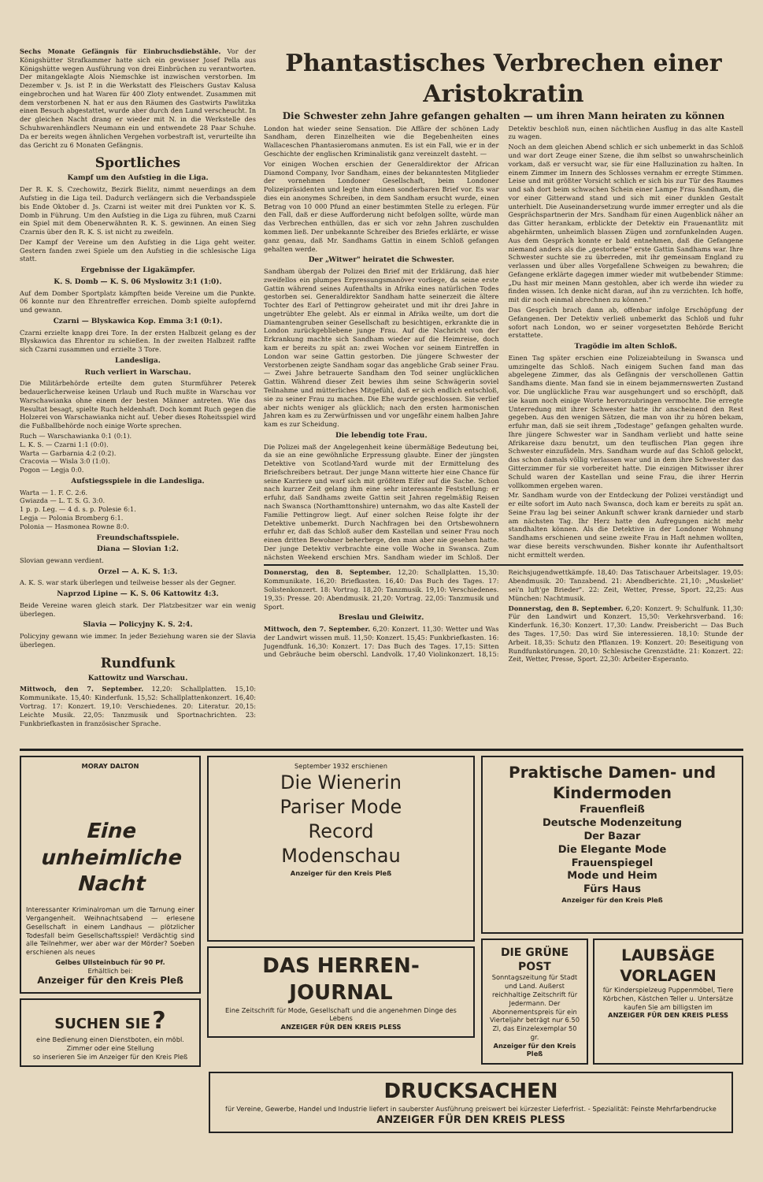Sechs Monate Gefängnis für Einbruchsdiebstähle. Vor der Königshütter Strafkammer hatte sich ein gewisser Josef Pella aus Königshütte wegen Ausführung von drei Einbrüchen zu verantworten. Der mitangeklagte Alois Niemschke ist inzwischen verstorben. Im Dezember v. Js. ist P. in die Werkstatt des Fleischers Gustav Kalusa eingebrochen und hat Waren für 400 Zloty entwendet. Zusammen mit dem verstorbenen N. hat er aus den Räumen des Gastwirts Pawlitzka einen Besuch abgestattet, wurde aber durch den Lund verscheucht. In der gleichen Nacht drang er wieder mit N. in die Werkstelle des Schuhwarenhändlers Neumann ein und entwendete 28 Paar Schuhe. Da er bereits wegen ähnlichen Vergehen vorbestraft ist, verurteilte ihn das Gericht zu 6 Monaten Gefängnis.
Sportliches
Kampf um den Aufstieg in die Liga.
Der R. K. S. Czechowitz, Bezirk Bielitz, nimmt neuerdings an dem Aufstieg in die Liga teil. Dadurch verlängern sich die Verbandsspiele bis Ende Oktober d. Js. Czarni ist weiter mit drei Punkten vor K. S. Domb in Führung. Um den Aufstieg in die Liga zu führen, muß Czarni ein Spiel mit dem Obenerwähnten R. K. S. gewinnen. An einen Sieg Czarnis über den R. K. S. ist nicht zu zweifeln.
Der Kampf der Vereine um den Aufstieg in die Liga geht weiter. Gestern fanden zwei Spiele um den Aufstieg in die schlesische Liga statt.
Ergebnisse der Ligakämpfer.
K. S. Domb — K. S. 06 Myslowitz 3:1 (1:0).
Auf dem Domber Sportplatz kämpften beide Vereine um die Punkte. 06 konnte nur den Ehrentreffer erreichen. Domb spielte aufopfernd und gewann.
Czarni — Blyskawica Kop. Emma 3:1 (0:1).
Czarni erzielte knapp drei Tore. In der ersten Halbzeit gelang es der Blyskawica das Ehrentor zu schießen. In der zweiten Halbzeit raffte sich Czarni zusammen und erzielte 3 Tore.
Landesliga.
Ruch verliert in Warschau.
Die Militärbehörde erteilte dem guten Sturmführer Peterek bedauerlicherweise keinen Urlaub und Ruch mußte in Warschau vor Warschawianka ohne einem der besten Männer antreten. Wie das Resultat besagt, spielte Ruch heldenhaft. Doch kommt Ruch gegen die Holzerei von Warschawianka nicht auf. Ueber dieses Roheitsspiel wird die Fußballbehörde noch einige Worte sprechen.
Ruch — Warschawianka 0:1 (0:1).
L. K. S. — Czarni 1:1 (0:0).
Warta — Garbarnia 4:2 (0:2).
Cracovia — Wisla 3:0 (1:0).
Pogon — Legja 0:0.
Aufstiegsspiele in die Landesliga.
Warta — 1. F. C. 2:6.
Gwiazda — L. T. S. G. 3:0.
1 p. p. Leg. — 4 d. s. p. Polesie 6:1.
Legja — Polonia Bromberg 6:1.
Polonia — Hasmonea Rowne 8:0.
Freundschaftsspiele.
Diana — Slovian 1:2.
Slovian gewann verdient.
Orzel — A. K. S. 1:3.
A. K. S. war stark überlegen und teilweise besser als der Gegner.
Naprzod Lipine — K. S. 06 Kattowitz 4:3.
Beide Vereine waren gleich stark. Der Platzbesitzer war ein wenig überlegen.
Slavia — Policyjny K. S. 2:4.
Policyjny gewann wie immer. In jeder Beziehung waren sie der Slavia überlegen.
Rundfunk
Kattowitz und Warschau.
Mittwoch, den 7. September. 12,20: Schallplatten. 15,10: Kommunikate. 15,40: Kinderfunk. 15,52: Schallplattenkonzert. 16,40: Vortrag. 17: Konzert. 19,10: Verschiedenes. 20: Literatur. 20,15: Leichte Musik. 22,05: Tanzmusik und Sportnachrichten. 23: Funkbriefkasten in französischer Sprache.
Phantastisches Verbrechen einer Aristokratin
Die Schwester zehn Jahre gefangen gehalten — um ihren Mann heiraten zu können
London hat wieder seine Sensation. Die Affäre der schönen Lady Sandham, deren Einzelheiten wie die Begebenheiten eines Wallaceschen Phantasieromans anmuten. Es ist ein Fall, wie er in der Geschichte der englischen Kriminalistik ganz vereinzelt dasteht. —
Vor einigen Wochen erschien der Generaldirektor der African Diamond Company, Ivor Sandham, eines der bekanntesten Mitglieder der vornehmen Londoner Gesellschaft, beim Londoner Polizeipräsidenten und legte ihm einen sonderbaren Brief vor. Es war dies ein anonymes Schreiben, in dem Sandham ersucht wurde, einen Betrag von 10 000 Pfund an einer bestimmten Stelle zu erlegen. Für den Fall, daß er diese Aufforderung nicht befolgen sollte, würde man das Verbrechen enthüllen, das er sich vor zehn Jahren zuschulden kommen ließ. Der unbekannte Schreiber des Briefes erklärte, er wisse ganz genau, daß Mr. Sandhams Gattin in einem Schloß gefangen gehalten werde.
Der „Witwer" heiratet die Schwester.
Sandham übergab der Polizei den Brief mit der Erklärung, daß hier zweifellos ein plumpes Erpressungsmanöver vorliege, da seine erste Gattin während seines Aufenthalts in Afrika eines natürlichen Todes gestorben sei. Generaldirektor Sandham hatte seinerzeit die ältere Tochter des Earl of Pettingrow geheiratet und mit ihr drei Jahre in ungetrübter Ehe gelebt. Als er einmal in Afrika weilte, um dort die Diamantengruben seiner Gesellschaft zu besichtigen, erkrankte die in London zurückgebliebene junge Frau. Auf die Nachricht von der Erkrankung machte sich Sandham wieder auf die Heimreise, doch kam er bereits zu spät an: zwei Wochen vor seinem Eintreffen in London war seine Gattin gestorben. Die jüngere Schwester der Verstorbenen zeigte Sandham sogar das angebliche Grab seiner Frau. — Zwei Jahre betrauerte Sandham den Tod seiner unglücklichen Gattin. Während dieser Zeit bewies ihm seine Schwägerin soviel Teilnahme und mütterliches Mitgefühl, daß er sich endlich entschloß, sie zu seiner Frau zu machen. Die Ehe wurde geschlossen. Sie verlief aber nichts weniger als glücklich; nach den ersten harmonischen Jahren kam es zu Zerwürfnissen und vor ungefähr einem halben Jahre kam es zur Scheidung.
Die lebendig tote Frau.
Die Polizei maß der Angelegenheit keine übermäßige Bedeutung bei, da sie an eine gewöhnliche Erpressung glaubte. Einer der jüngsten Detektive von Scotland-Yard wurde mit der Ermittelung des Briefschreibers betraut. Der junge Mann witterte hier eine Chance für seine Karriere und warf sich mit größtem Eifer auf die Sache. Schon nach kurzer Zeit gelang ihm eine sehr interessante Feststellung: er erfuhr, daß Sandhams zweite Gattin seit Jahren regelmäßig Reisen nach Swansca (Northamttonshire) unternahm, wo das alte Kastell der Familie Pettingrow liegt. Auf einer solchen Reise folgte ihr der Detektive unbemerkt. Durch Nachfragen bei den Ortsbewohnern erfuhr er, daß das Schloß außer dem Kastellan und seiner Frau noch einen dritten Bewohner beherberge, den man aber nie gesehen hatte. Der junge Detektiv verbrachte eine volle Woche in Swansca. Zum nächsten Weekend erschien Mrs. Sandham wieder im Schloß. Der Detektiv beschloß nun, einen nächtlichen Ausflug in das alte Kastell zu wagen.
Noch an dem gleichen Abend schlich er sich unbemerkt in das Schloß und war dort Zeuge einer Szene, die ihm selbst so unwahrscheinlich vorkam, daß er versucht war, sie für eine Halluzination zu halten. In einem Zimmer im Innern des Schlosses vernahm er erregte Stimmen. Leise und mit größter Vorsicht schlich er sich bis zur Tür des Raumes und sah dort beim schwachen Schein einer Lampe Frau Sandham, die vor einer Gitterwand stand und sich mit einer dunklen Gestalt unterhielt. Die Auseinandersetzung wurde immer erregter und als die Gesprächspartnerin der Mrs. Sandham für einen Augenblick näher an das Gitter herankam, erblickte der Detektiv ein Frauenantlitz mit abgehärmten, unheimlich blassen Zügen und zornfunkelnden Augen. Aus dem Gespräch konnte er bald entnehmen, daß die Gefangene niemand anders als die „gestorbene" erste Gattin Sandhams war. Ihre Schwester suchte sie zu überreden, mit ihr gemeinsam England zu verlassen und über alles Vorgefallene Schweigen zu bewahren; die Gefangene erklärte dagegen immer wieder mit wutbebender Stimme: „Du hast mir meinen Mann gestohlen, aber ich werde ihn wieder zu finden wissen. Ich denke nicht daran, auf ihn zu verzichten. Ich hoffe, mit dir noch einmal abrechnen zu können."
Das Gespräch brach dann ab, offenbar infolge Erschöpfung der Gefangenen. Der Detektiv verließ unbemerkt das Schloß und fuhr sofort nach London, wo er seiner vorgesetzten Behörde Bericht erstattete.
Tragödie im alten Schloß.
Einen Tag später erschien eine Polizeiabteilung in Swansca und umzingelte das Schloß. Nach einigem Suchen fand man das abgelegene Zimmer, das als Gefängnis der verschollenen Gattin Sandhams diente. Man fand sie in einem bejammernswerten Zustand vor. Die unglückliche Frau war ausgehungert und so erschöpft, daß sie kaum noch einige Worte hervorzubringen vermochte. Die erregte Unterredung mit ihrer Schwester hatte ihr anscheinend den Rest gegeben. Aus den wenigen Sätzen, die man von ihr zu hören bekam, erfuhr man, daß sie seit ihrem „Todestage" gefangen gehalten wurde. Ihre jüngere Schwester war in Sandham verliebt und hatte seine Afrikareise dazu benutzt, um den teuflischen Plan gegen ihre Schwester einzufädeln. Mrs. Sandham wurde auf das Schloß gelockt, das schon damals völlig verlassen war und in dem ihre Schwester das Gitterzimmer für sie vorbereitet hatte. Die einzigen Mitwisser ihrer Schuld waren der Kastellan und seine Frau, die ihrer Herrin vollkommen ergeben waren.
Mr. Sandham wurde von der Entdeckung der Polizei verständigt und er eilte sofort im Auto nach Swansca, doch kam er bereits zu spät an. Seine Frau lag bei seiner Ankunft schwer krank darnieder und starb am nächsten Tag. Ihr Herz hatte den Aufregungen nicht mehr standhalten können. Als die Detektive in der Londoner Wohnung Sandhams erschienen und seine zweite Frau in Haft nehmen wollten, war diese bereits verschwunden. Bisher konnte ihr Aufenthaltsort nicht ermittelt werden.
Donnerstag, den 8. September. 12,20: Schallplatten. 15,30: Kommunikate. 16,20: Briefkasten. 16,40: Das Buch des Tages. 17: Solistenkonzert. 18: Vortrag. 18,20: Tanzmusik. 19,10: Verschiedenes. 19,35: Presse. 20: Abendmusik. 21,20: Vortrag. 22,05: Tanzmusik und Sport.
Breslau und Gleiwitz.
Mittwoch, den 7. September. 6,20: Konzert. 11,30: Wetter und Was der Landwirt wissen muß. 11,50: Konzert. 15,45: Funkbriefkasten. 16: Jugendfunk. 16,30: Konzert. 17: Das Buch des Tages. 17,15: Sitten und Gebräuche beim oberschl. Landvolk. 17,40 Violinkonzert. 18,15: Reichsjugendwettkämpfe. 18,40: Das Tatischauer Arbeitslager. 19,05: Abendmusik. 20: Tanzabend. 21: Abendberichte. 21,10: „Muskeliet' sei'n luft'ge Brieder". 22: Zeit, Wetter, Presse, Sport. 22,25: Aus München: Nachtmusik.
Donnerstag, den 8. September. 6,20: Konzert. 9: Schulfunk. 11,30: Für den Landwirt und Konzert. 15,50: Verkehrsverband. 16: Kinderfunk. 16,30: Konzert. 17,30: Landw. Preisbericht — Das Buch des Tages. 17,50: Das wird Sie interessieren. 18,10: Stunde der Arbeit. 18,35: Schutz den Pflanzen. 19: Konzert. 20: Beseitigung von Rundfunkstörungen. 20,10: Schlesische Grenzstädte. 21: Konzert. 22: Zeit, Wetter, Presse, Sport. 22,30: Arbeiter-Esperanto.
MORAY DALTON
Eine unheimliche Nacht
Interessanter Kriminalroman um die Tarnung einer Vergangenheit. Weihnachtsabend — erlesene Gesellschaft in einem Landhaus — plötzlicher Todesfall beim Gesellschaftsspiel! Verdächtig sind alle Teilnehmer, wer aber war der Mörder? Soeben erschienen als neues
Gelbes Ullsteinbuch für 90 Pf.
Erhältlich bei:
Anzeiger für den Kreis Pleß
SUCHEN SIE ?
eine Bedienung einen Dienstboten, ein möbl. Zimmer oder eine Stellung
so inserieren Sie im Anzeiger für den Kreis Pleß
September 1932 erschienen
Die Wienerin
Pariser Mode
Record
Modenschau
Anzeiger für den Kreis Pleß
DAS HERREN-JOURNAL
Eine Zeitschrift für Mode, Gesellschaft und die angenehmen Dinge des Lebens
ANZEIGER FÜR DEN KREIS PLESS
Praktische Damen- und Kindermoden
Frauenfleiß
Deutsche Modenzeitung
Der Bazar
Die Elegante Mode
Frauenspiegel
Mode und Heim
Fürs Haus
Anzeiger für den Kreis Pleß
DIE GRÜNE POST
Sonntagszeitung für Stadt und Land. Außerst reichhaltige Zeitschrift für Jedermann. Der Abonnementspreis für ein Vierteljahr beträgt nur 6.50 Zl, das Einzelexemplar 50 gr.
Anzeiger für den Kreis Pleß
LAUBSÄGE VORLAGEN
für Kinderspielzeug Puppenmöbel, Tiere Körbchen, Kästchen Teller u. Untersätze
kaufen Sie am billigsten im
ANZEIGER FÜR DEN KREIS PLESS
DRUCKSACHEN
für Vereine, Gewerbe, Handel und Industrie liefert in sauberster Ausführung preiswert bei kürzester Lieferfrist. - Spezialität: Feinste Mehrfarbendrucke
ANZEIGER FÜR DEN KREIS PLESS